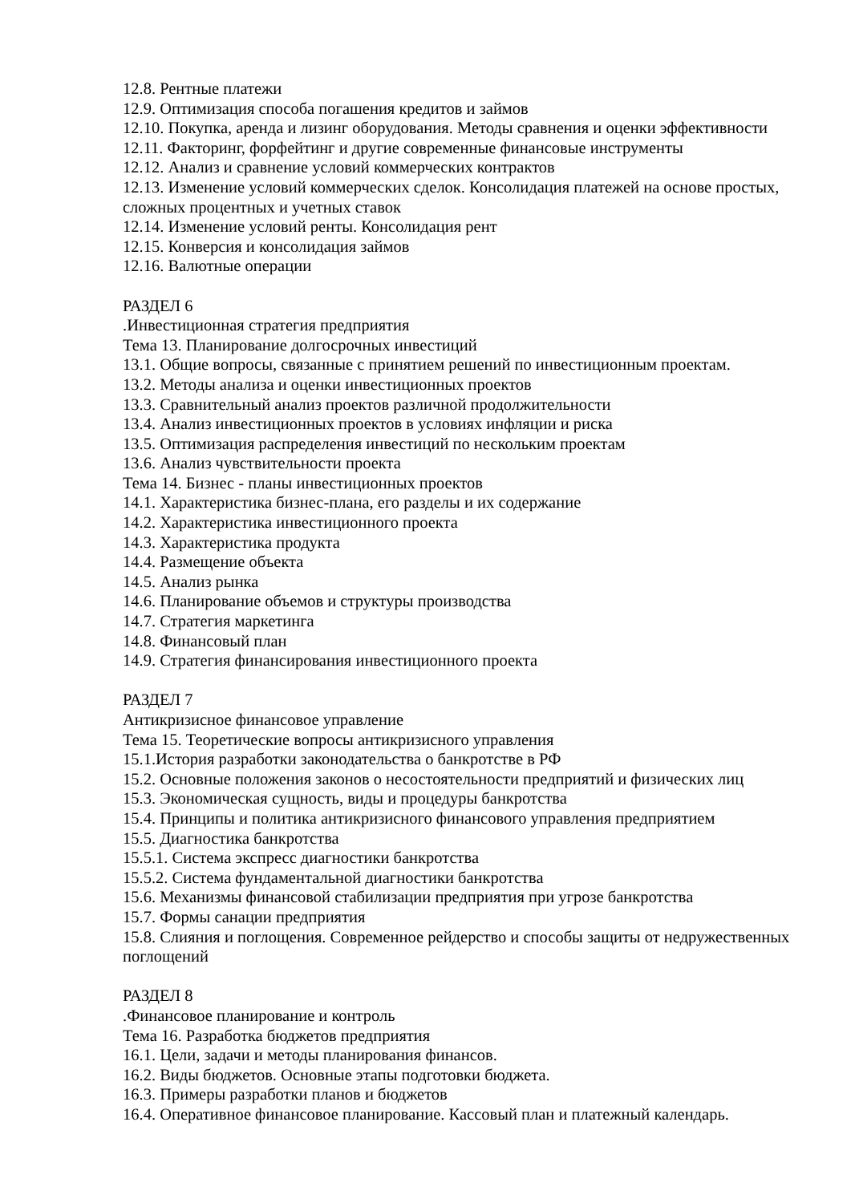12.8. Рентные платежи
12.9. Оптимизация способа погашения кредитов и займов
12.10. Покупка, аренда и лизинг оборудования. Методы сравнения и оценки эффективности
12.11. Факторинг, форфейтинг и другие современные финансовые инструменты
12.12. Анализ и сравнение условий коммерческих контрактов
12.13. Изменение условий коммерческих сделок. Консолидация платежей на основе простых, сложных процентных и учетных ставок
12.14. Изменение условий ренты. Консолидация рент
12.15. Конверсия и консолидация займов
12.16. Валютные операции
РАЗДЕЛ 6
.Инвестиционная стратегия предприятия
Тема 13. Планирование долгосрочных инвестиций
13.1. Общие вопросы, связанные с принятием решений по инвестиционным проектам.
13.2. Методы анализа и оценки инвестиционных проектов
13.3. Сравнительный анализ проектов различной продолжительности
13.4. Анализ инвестиционных проектов в условиях инфляции и риска
13.5. Оптимизация распределения инвестиций по нескольким проектам
13.6. Анализ чувствительности проекта
Тема 14. Бизнес - планы инвестиционных проектов
14.1. Характеристика бизнес-плана, его разделы и их содержание
14.2. Характеристика инвестиционного проекта
14.3. Характеристика продукта
14.4. Размещение объекта
14.5. Анализ рынка
14.6. Планирование объемов и структуры производства
14.7. Стратегия маркетинга
14.8. Финансовый план
14.9. Стратегия финансирования инвестиционного проекта
РАЗДЕЛ 7
Антикризисное финансовое управление
Тема 15. Теоретические вопросы антикризисного управления
15.1.История разработки законодательства о банкротстве в РФ
15.2. Основные положения законов о несостоятельности предприятий и физических лиц
15.3. Экономическая сущность, виды и процедуры банкротства
15.4. Принципы и политика антикризисного финансового управления предприятием
15.5. Диагностика банкротства
15.5.1. Система экспресс диагностики банкротства
15.5.2. Система фундаментальной диагностики банкротства
15.6. Механизмы финансовой стабилизации предприятия при угрозе банкротства
15.7. Формы санации предприятия
15.8. Слияния и поглощения. Современное рейдерство и способы защиты от недружественных поглощений
РАЗДЕЛ 8
.Финансовое планирование и контроль
Тема 16. Разработка бюджетов предприятия
16.1. Цели, задачи и методы планирования финансов.
16.2. Виды бюджетов. Основные этапы подготовки бюджета.
16.3. Примеры разработки планов и бюджетов
16.4. Оперативное финансовое планирование. Кассовый план и платежный календарь.